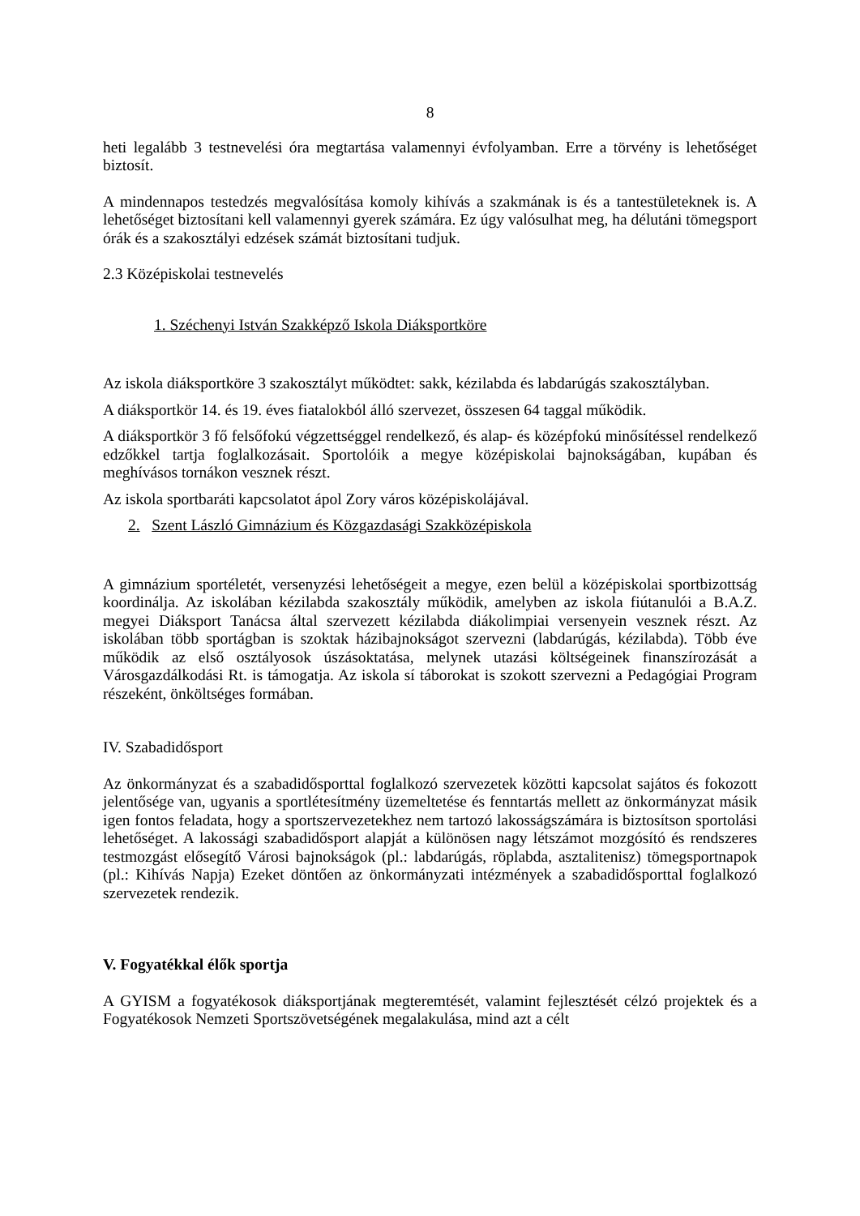8
heti legalább 3 testnevelési óra megtartása valamennyi évfolyamban. Erre a törvény is lehetőséget biztosít.
A mindennapos testedzés megvalósítása komoly kihívás a szakmának is és a tantestületeknek is. A lehetőséget biztosítani kell valamennyi gyerek számára. Ez úgy valósulhat meg, ha délutáni tömegsport órák és a szakosztályi edzések számát biztosítani tudjuk.
2.3 Középiskolai testnevelés
1. Széchenyi István Szakképző Iskola Diáksportköre
Az iskola diáksportköre 3 szakosztályt működtet: sakk, kézilabda és labdarúgás szakosztályban.
A diáksportkör 14. és 19. éves fiatalokból álló szervezet, összesen 64 taggal működik.
A diáksportkör 3 fő felsőfokú végzettséggel rendelkező, és alap- és középfokú minősítéssel rendelkező edzőkkel tartja foglalkozásait. Sportolóik a megye középiskolai bajnokságában, kupában és meghívásos tornákon vesznek részt.
Az iskola sportbaráti kapcsolatot ápol Zory város középiskolájával.
2. Szent László Gimnázium és Közgazdasági Szakközépiskola
A gimnázium sportéletét, versenyzési lehetőségeit a megye, ezen belül a középiskolai sportbizottság koordinálja. Az iskolában kézilabda szakosztály működik, amelyben az iskola fiútanulói a B.A.Z. megyei Diáksport Tanácsa által szervezett kézilabda diákolimpiai versenyein vesznek részt. Az iskolában több sportágban is szoktak házibajnokságot szervezni (labdarúgás, kézilabda). Több éve működik az első osztályosok úszásoktatása, melynek utazási költségeinek finanszírozását a Városgazdálkodási Rt. is támogatja. Az iskola sí táborokat is szokott szervezni a Pedagógiai Program részeként, önköltséges formában.
IV. Szabadidősport
Az önkormányzat és a szabadidősporttal foglalkozó szervezetek közötti kapcsolat sajátos és fokozott jelentősége van, ugyanis a sportlétesítmény üzemeltetése és fenntartás mellett az önkormányzat másik igen fontos feladata, hogy a sportszervezetekhez nem tartozó lakosságszámára is biztosítson sportolási lehetőséget. A lakossági szabadidősport alapját a különösen nagy létszámot mozgósító és rendszeres testmozgást elősegítő Városi bajnokságok (pl.: labdarúgás, röplabda, asztalitenisz) tömegsportnapok (pl.: Kihívás Napja) Ezeket döntően az önkormányzati intézmények a szabadidősporttal foglalkozó szervezetek rendezik.
V. Fogyatékkal élők sportja
A GYISM a fogyatékosok diáksportjának megteremtését, valamint fejlesztését célzó projektek és a Fogyatékosok Nemzeti Sportszövetségének megalakulása, mind azt a célt